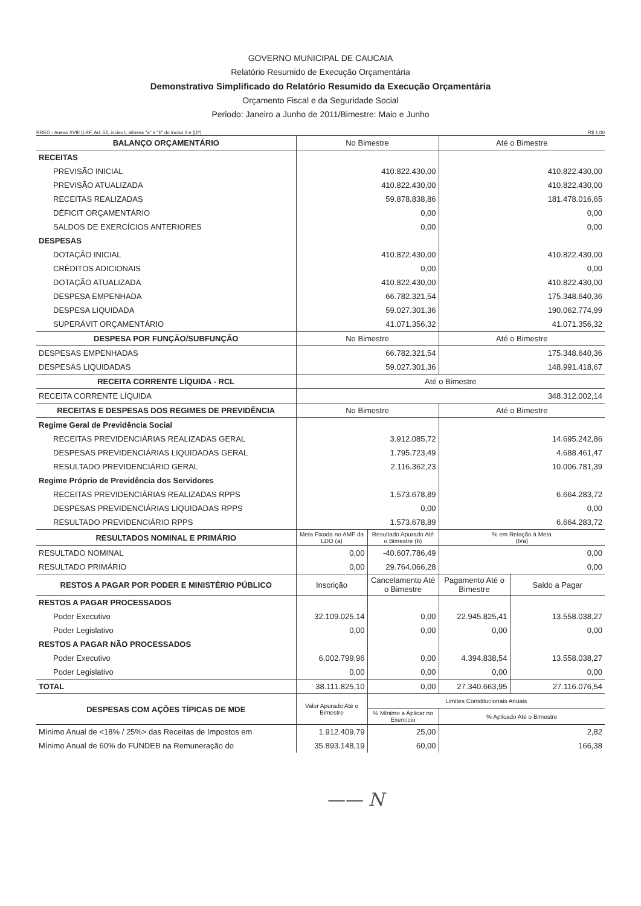GOVERNO MUNICIPAL DE CAUCAIA
Relatório Resumido de Execução Orçamentária
Demonstrativo Simplificado do Relatório Resumido da Execução Orçamentária
Orçamento Fiscal e da Seguridade Social
Periodo: Janeiro a Junho de 2011/Bimestre: Maio e Junho
RREO - Anexo XVIII (LRF, Art. 52, inciso I, alíneas "a" e "b" do inciso II e §1º) R$ 1,00
| BALANÇO ORÇAMENTÁRIO | No Bimestre | | Até o Bimestre | |
| RECEITAS | | | | |
| PREVISÃO INICIAL | 410.822.430,00 | | 410.822.430,00 | |
| PREVISÃO ATUALIZADA | 410.822.430,00 | | 410.822.430,00 | |
| RECEITAS REALIZADAS | 59.878.838,86 | | 181.478.016,65 | |
| DÉFICIT ORÇAMENTÁRIO | 0,00 | | 0,00 | |
| SALDOS DE EXERCÍCIOS ANTERIORES | 0,00 | | 0,00 | |
| DESPESAS | | | | |
| DOTAÇÃO INICIAL | 410.822.430,00 | | 410.822.430,00 | |
| CRÉDITOS ADICIONAIS | 0,00 | | 0,00 | |
| DOTAÇÃO ATUALIZADA | 410.822.430,00 | | 410.822.430,00 | |
| DESPESA EMPENHADA | 66.782.321,54 | | 175.348.640,36 | |
| DESPESA LIQUIDADA | 59.027.301,36 | | 190.062.774,99 | |
| SUPERÁVIT ORÇAMENTÁRIO | 41.071.356,32 | | 41.071.356,32 | |
| DESPESA POR FUNÇÃO/SUBFUNÇÃO | No Bimestre | | Até o Bimestre | |
| DESPESAS EMPENHADAS | 66.782.321,54 | | 175.348.640,36 | |
| DESPESAS LIQUIDADAS | 59.027.301,36 | | 148.991.418,67 | |
| RECEITA CORRENTE LÍQUIDA - RCL | Até o Bimestre | | | |
| RECEITA CORRENTE LÍQUIDA | 348.312.002,14 | | | |
| RECEITAS E DESPESAS DOS REGIMES DE PREVIDÊNCIA | No Bimestre | | Até o Bimestre | |
| Regime Geral de Previdência Social | | | | |
| RECEITAS PREVIDENCIÁRIAS REALIZADAS GERAL | 3.912.085,72 | | 14.695.242,86 | |
| DESPESAS PREVIDENCIÁRIAS LIQUIDADAS GERAL | 1.795.723,49 | | 4.688.461,47 | |
| RESULTADO PREVIDENCIÁRIO GERAL | 2.116.362,23 | | 10.006.781,39 | |
| Regime Próprio de Previdência dos Servidores | | | | |
| RECEITAS PREVIDENCIÁRIAS REALIZADAS RPPS | 1.573.678,89 | | 6.664.283,72 | |
| DESPESAS PREVIDENCIÁRIAS LIQUIDADAS RPPS | 0,00 | | 0,00 | |
| RESULTADO PREVIDENCIÁRIO RPPS | 1.573.678,89 | | 6.664.283,72 | |
| RESULTADOS NOMINAL E PRIMÁRIO | Meta Fixada no AMF da LDO (a) | Resultado Apurado Até o Bimestre (b) | % em Relação à Meta (b/a) | |
| RESULTADO NOMINAL | 0,00 | -40.607.786,49 | 0,00 | |
| RESULTADO PRIMÁRIO | 0,00 | 29.764.066,28 | 0,00 | |
| RESTOS A PAGAR POR PODER E MINISTÉRIO PÚBLICO | Inscrição | Cancelamento Até o Bimestre | Pagamento Até o Bimestre | Saldo a Pagar |
| RESTOS A PAGAR PROCESSADOS | | | | |
| Poder Executivo | 32.109.025,14 | 0,00 | 22.945.825,41 | 13.558.038,27 |
| Poder Legislativo | 0,00 | 0,00 | 0,00 | 0,00 |
| RESTOS A PAGAR NÃO PROCESSADOS | | | | |
| Poder Executivo | 6.002.799,96 | 0,00 | 4.394.838,54 | 13.558.038,27 |
| Poder Legislativo | 0,00 | 0,00 | 0,00 | 0,00 |
| TOTAL | 38.111.825,10 | 0,00 | 27.340.663,95 | 27.116.076,54 |
| DESPESAS COM AÇÕES TÍPICAS DE MDE | Valor Apurado Até o Bimestre | Limites Constitucionais Anuais | | |
| | | % Mínimo a Aplicar no Exercício | % Aplicado Até o Bimestre | |
| Mínimo Anual de <18% / 25%> das Receitas de Impostos em | 1.912.409,79 | 25,00 | 2,82 | |
| Mínimo Anual de 60% do FUNDEB na Remuneração do | 35.893.148,19 | 60,00 | 166,38 | |
—— N